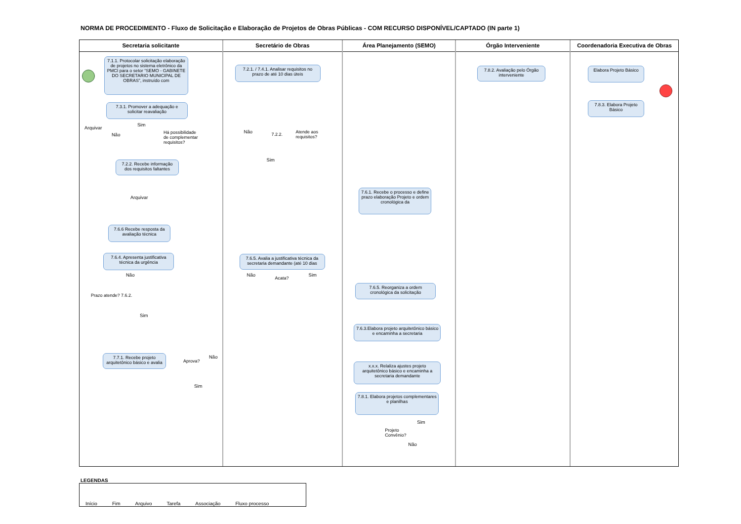NORMA DE PROCEDIMENTO - Fluxo de Solicitação e Elaboração de Projetos de Obras Públicas - COM RECURSO DISPONÍVEL/CAPTADO (IN parte 1)
Secretaria solicitante
7.1.1. Protocolar solicitação elaboração de projetos no sistema eletrônico da PMCI para o setor “SEMO - GABINETE DO SECRETARIO MUNICIPAL DE OBRAS”, instruído com
7.3.1. Promover a adequação e solicitar reavaliação
Arquivar
Sim
Não
Há possibilidade
de complementar
requisitos?
7.2.2. Recebe informação dos requisitos faltantes
Arquivar
7.6.6 Recebe resposta da avaliação técnica
7.6.4. Apresenta justificativa técnica da urgência
Não
Prazo atende? 7.6.2.
Sim
7.7.1. Recebe projeto arquitetônico básico e avalia
Aprova?
Não
Sim
Secretário de Obras
7.2.1. / 7.4.1. Analisar requisitos no prazo de até 10 dias úteis
Não 7.2.2.
Atende aos
requisitos?
Sim
7.6.5. Avalia a justificativa técnica da secretaria demandante (até 10 dias
Não
Acata?
Sim
Área Planejamento (SEMO)
7.6.1. Recebe o processo e define prazo elaboração Projeto e ordem cronológica da
7.6.5. Reorganiza a ordem cronológica da solicitação
7.6.3.Elabora projeto arquitetônico básico e encaminha a secretaria
x.x.x. Relaliza ajustes projeto arquitetônico básico e encaminha a secretaria demandante
7.8.1. Elabora projetos complementares e planilhas
Projeto
Convênio?
Sim
Não
Órgão Interveniente
7.8.2. Avaliação pelo Órgão interveniente
Coordenadoria Executiva de Obras
Elabora Projeto Básico
7.8.3. Elabora Projeto Básico
LEGENDAS
Início Fim Arquivo Tarefa Associação Fluxo processo